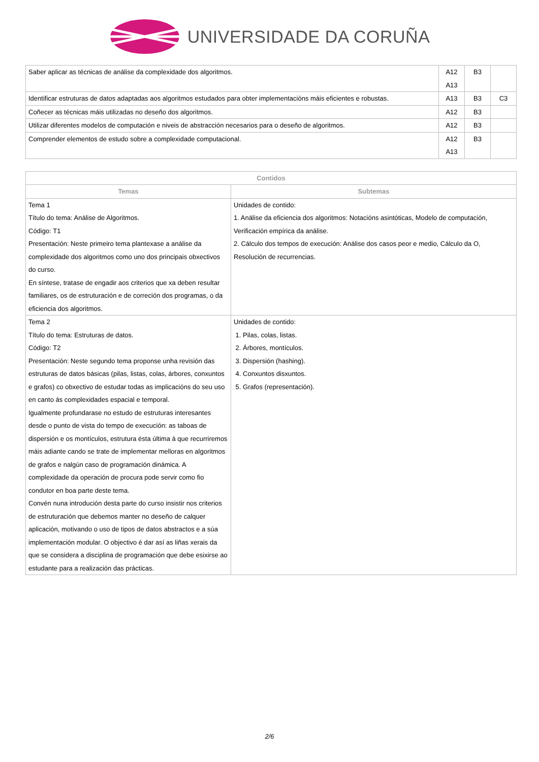UNIVERSIDADE DA CORUÑA
| Saber aplicar as técnicas de análise da complexidade dos algoritmos. | A12 A13 | B3 | |
| Identificar estruturas de datos adaptadas aos algoritmos estudados para obter implementacións máis eficientes e robustas. | A13 | B3 | C3 |
| Coñecer as técnicas máis utilizadas no deseño dos algoritmos. | A12 | B3 | |
| Utilizar diferentes modelos de computación e niveis de abstracción necesarios para o deseño de algoritmos. | A12 | B3 | |
| Comprender elementos de estudo sobre a complexidade computacional. | A12 A13 | B3 | |
| Contidos | |
| --- | --- |
| Temas | Subtemas |
| Tema 1 Título do tema: Análise de Algoritmos. Código: T1 Presentación: Neste primeiro tema plantexase a análise da complexidade dos algoritmos como uno dos principais obxectivos do curso. En síntese, tratase de engadir aos criterios que xa deben resultar familiares, os de estruturación e de correción dos programas, o da eficiencia dos algoritmos. | Unidades de contido: 1. Análise da eficiencia dos algoritmos: Notacións asintóticas, Modelo de computación, Verificación empírica da análise. 2. Cálculo dos tempos de execución: Análise dos casos peor e medio, Cálculo da O, Resolución de recurrencias. |
| Tema 2 Título do tema: Estruturas de datos. Código: T2 Presentación: Neste segundo tema proponse unha revisión das estruturas de datos básicas (pilas, listas, colas, árbores, conxuntos e grafos) co obxectivo de estudar todas as implicacións do seu uso en canto ás complexidades espacial e temporal. Igualmente profundarase no estudo de estruturas interesantes desde o punto de vista do tempo de execución: as taboas de dispersión e os montículos, estrutura ésta última á que recurriremos máis adiante cando se trate de implementar melloras en algoritmos de grafos e nalgún caso de programación dinámica. A complexidade da operación de procura pode servir como fio condutor en boa parte deste tema. Convén nuna introdución desta parte do curso insistir nos criterios de estruturación que debemos manter no deseño de calquer aplicación, motivando o uso de tipos de datos abstractos e a súa implementación modular. O objectivo é dar así as liñas xerais da que se considera a disciplina de programación que debe esixirse ao estudante para a realización das prácticas. | Unidades de contido: 1. Pilas, colas, listas. 2. Árbores, montículos. 3. Dispersión (hashing). 4. Conxuntos disxuntos. 5. Grafos (representación). |
2/6